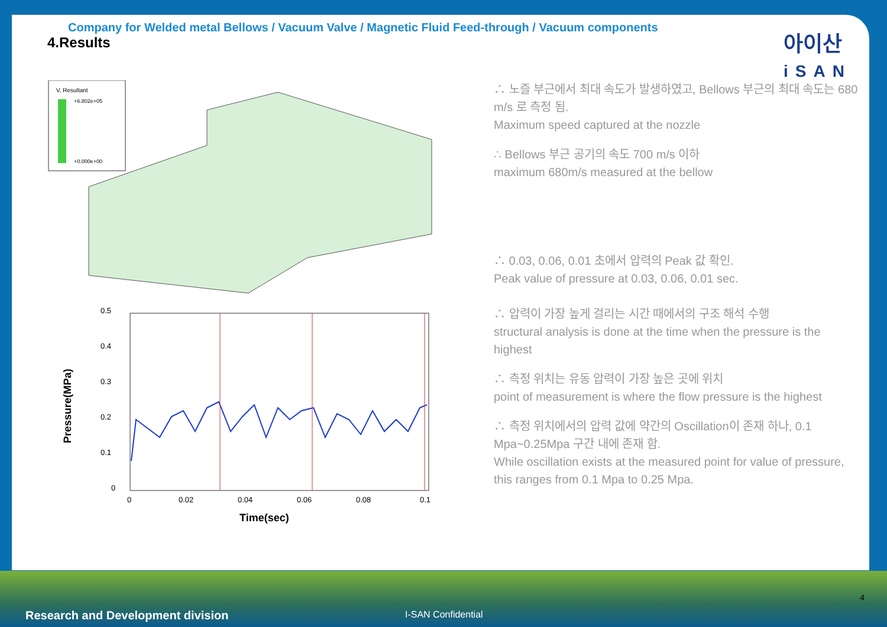Company for Welded metal Bellows / Vacuum Valve / Magnetic Fluid Feed-through / Vacuum components
4.Results
아이산
iSAN
V, Resultant
+6.802e+05
+0.000e+00
0.5
0.4
0.3
0.2
0.1
0
Pressure(MPa)
0
0.02
0.04
0.06
0.08
0.1
Time(sec)
∴ 노즐 부근에서 최대 속도가 발생하였고, Bellows 부근의 최대 속도는 680 m/s 로 측정 됨.
Maximum speed captured at the nozzle
∴ Bellows 부근 공기의 속도 700 m/s 이하
maximum 680m/s measured at the bellow
∴ 0.03, 0.06, 0.01 초에서 압력의 Peak 값 확인.
Peak value of pressure at 0.03, 0.06, 0.01 sec.
∴ 압력이 가장 높게 걸리는 시간 때에서의 구조 해석 수행
structural analysis is done at the time when the pressure is the highest
∴ 측정 위치는 유동 압력이 가장 높은 곳에 위치
point of measurement is where the flow pressure is the highest
∴ 측정 위치에서의 압력 값에 약간의 Oscillation이 존재 하나, 0.1 Mpa~0.25Mpa 구간 내에 존재 함.
While oscillation exists at the measured point for value of pressure, this ranges from 0.1 Mpa to 0.25 Mpa.
Research and Development division I-SAN Confidential
4